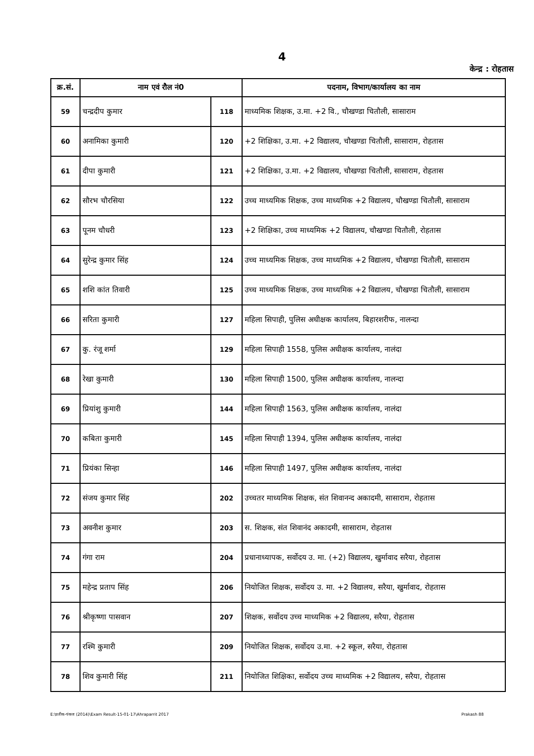4
केन्द्र : रोहतास
| क्र.सं. | नाम एवं रौल नं0 | | पदनाम, विभाग/कार्यालय का नाम |
| --- | --- | --- | --- |
| 59 | चन्द्रदीप कुमार | 118 | माध्यमिक शिक्षक, उ.मा. +2 वि., चौखण्डा चितौली, सासाराम |
| 60 | अनामिका कुमारी | 120 | +2 शिक्षिका, उ.मा. +2 विद्यालय, चौखण्डा चितौली, सासाराम, रोहतास |
| 61 | दीपा कुमारी | 121 | +2 शिक्षिका, उ.मा. +2 विद्यालय, चौखण्डा चितौली, सासाराम, रोहतास |
| 62 | सौरभ चौरसिया | 122 | उच्च माध्यमिक शिक्षक, उच्च माध्यमिक +2 विद्यालय, चौखण्डा चितौली, सासाराम |
| 63 | पूनम चौधरी | 123 | +2 शिक्षिका, उच्च माध्यमिक +2 विद्यालय, चौखण्डा चितौली, रोहतास |
| 64 | सुरेन्द्र कुमार सिंह | 124 | उच्च माध्यमिक शिक्षक, उच्च माध्यमिक +2 विद्यालय, चौखण्डा चितौली, सासाराम |
| 65 | शशि कांत तिवारी | 125 | उच्च माध्यमिक शिक्षक, उच्च माध्यमिक +2 विद्यालय, चौखण्डा चितौली, सासाराम |
| 66 | सरिता कुमारी | 127 | महिला सिपाही, पुलिस अधीक्षक कार्यालय, बिहारशरीफ, नालन्दा |
| 67 | कु. रंजू शर्मा | 129 | महिला सिपाही 1558, पुलिस अधीक्षक कार्यालय, नालंदा |
| 68 | रेखा कुमारी | 130 | महिला सिपाही 1500, पुलिस अधीक्षक कार्यालय, नालन्दा |
| 69 | प्रियांशु कुमारी | 144 | महिला सिपाही 1563, पुलिस अधीक्षक कार्यालय, नालंदा |
| 70 | कबिता कुमारी | 145 | महिला सिपाही 1394, पुलिस अधीक्षक कार्यालय, नालंदा |
| 71 | प्रियंका सिन्हा | 146 | महिला सिपाही 1497, पुलिस अधीक्षक कार्यालय, नालंदा |
| 72 | संजय कुमार सिंह | 202 | उच्चतर माध्यमिक शिक्षक, संत शिवानन्द अकादमी, सासाराम, रोहतास |
| 73 | अवनीश कुमार | 203 | स. शिक्षक, संत शिवानंद अकादमी, सासाराम, रोहतास |
| 74 | गंगा राम | 204 | प्रधानाध्यापक, सर्वोदय उ. मा. (+2) विद्यालय, खुर्मावाद सरैया, रोहतास |
| 75 | महेन्द्र प्रताप सिंह | 206 | नियोजित शिक्षक, सर्वोदय उ. मा. +2 विद्यालय, सरैया, खुर्मावाद, रोहतास |
| 76 | श्रीकृष्णा पासवान | 207 | शिक्षक, सर्वोदय उच्च माध्यमिक +2 विद्यालय, सरैया, रोहतास |
| 77 | रश्मि कुमारी | 209 | नियोजित शिक्षक, सर्वोदय उ.मा. +2 स्कूल, सरैया, रोहतास |
| 78 | शिव कुमारी सिंह | 211 | नियोजित शिक्षिका, सर्वोदय उच्च माध्यमिक +2 विद्यालय, सरैया, रोहतास |
E:\प्रतीक-पंकज (2014)\Exam Result-15-01-17\Ahraparrit 2017 Prakash 88